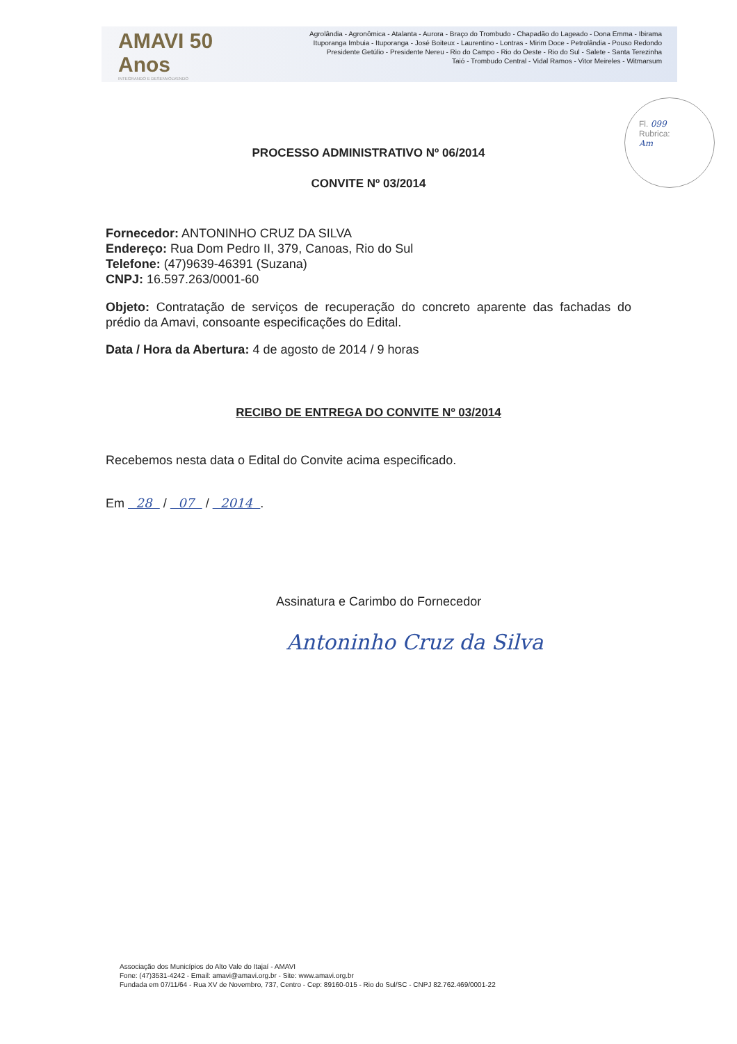AMAVI 50 Anos
INTEGRANDO E DESENVOLVENDO
Agrolândia - Agronômica - Atalanta - Aurora - Braço do Trombudo - Chapadão do Lageado - Dona Emma - Ibirama
Ituporanga Imbuia - Ituporanga - José Boiteux - Laurentino - Lontras - Mirim Doce - Petrolândia - Pouso Redondo
Presidente Getúlio - Presidente Nereu - Rio do Campo - Rio do Oeste - Rio do Sul - Salete - Santa Terezinha
Taió - Trombudo Central - Vidal Ramos - Vitor Meireles - Witmarsum
Fl. 099
Rubrica:
Am
PROCESSO ADMINISTRATIVO Nº 06/2014
CONVITE Nº 03/2014
Fornecedor: ANTONINHO CRUZ DA SILVA
Endereço: Rua Dom Pedro II, 379, Canoas, Rio do Sul
Telefone: (47)9639-46391 (Suzana)
CNPJ: 16.597.263/0001-60
Objeto: Contratação de serviços de recuperação do concreto aparente das fachadas do prédio da Amavi, consoante especificações do Edital.
Data / Hora da Abertura: 4 de agosto de 2014 / 9 horas
RECIBO DE ENTREGA DO CONVITE Nº 03/2014
Recebemos nesta data o Edital do Convite acima especificado.
Em 28 / 07 / 2014 .
Assinatura e Carimbo do Fornecedor
Antoninho Cruz da Silva
Associação dos Municípios do Alto Vale do Itajaí - AMAVI
Fone: (47)3531-4242 - Email: amavi@amavi.org.br - Site: www.amavi.org.br
Fundada em 07/11/64 - Rua XV de Novembro, 737, Centro - Cep: 89160-015 - Rio do Sul/SC - CNPJ 82.762.469/0001-22